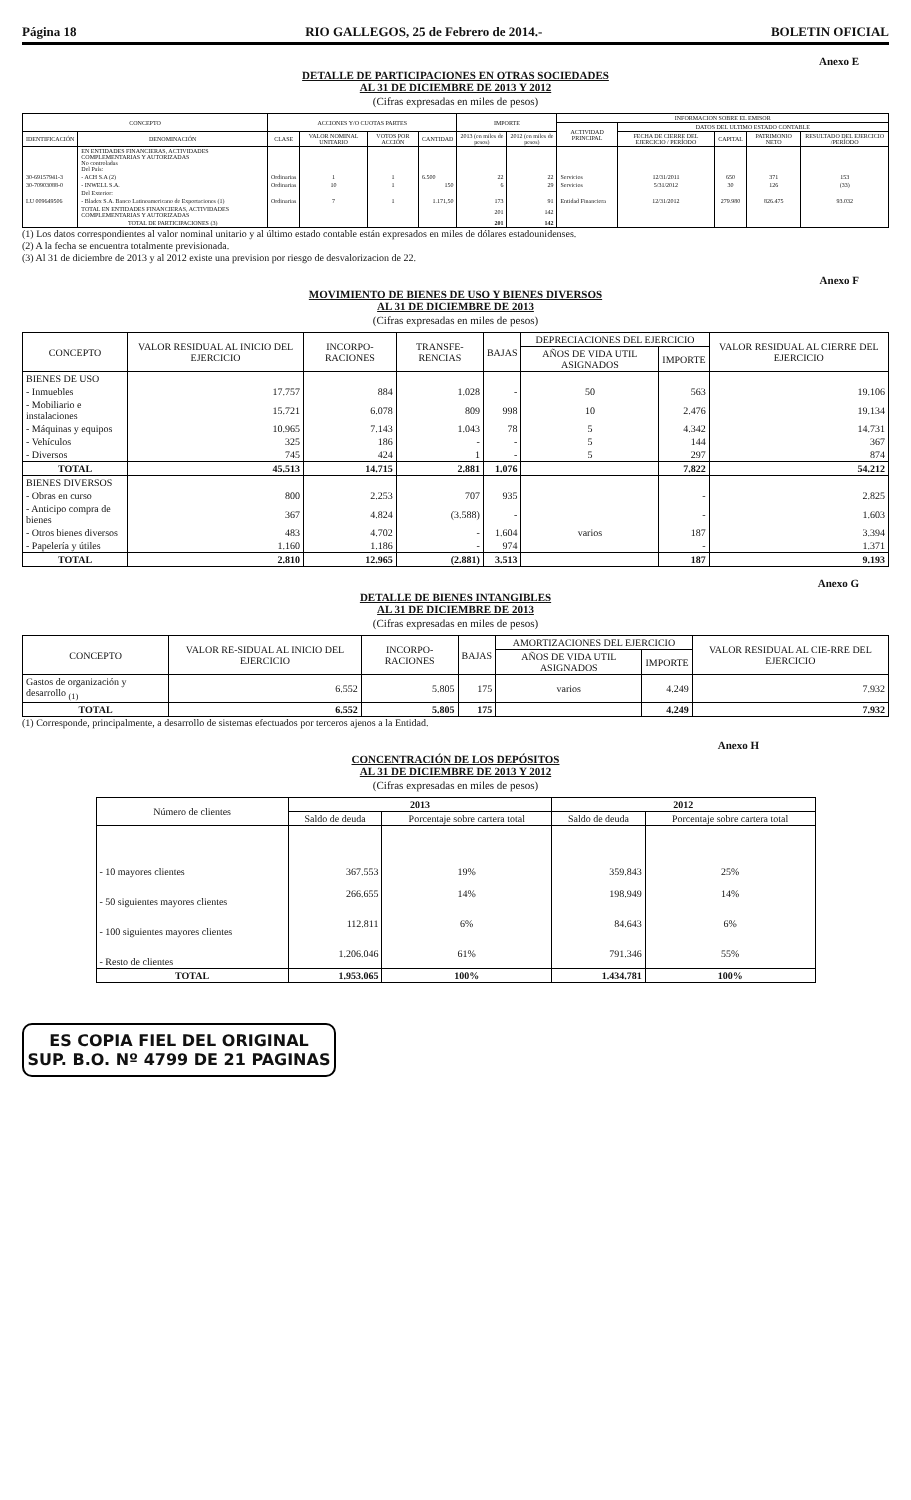Página 18 RIO GALLEGOS, 25 de Febrero de 2014.- BOLETIN OFICIAL
Anexo E
DETALLE DE PARTICIPACIONES EN OTRAS SOCIEDADES
AL 31 DE DICIEMBRE DE 2013 Y 2012
(Cifras expresadas en miles de pesos)
| CONCEPTO | | ACCIONES Y/O CUOTAS PARTES | | | | IMPORTE | | INFORMACION SOBRE EL EMISOR | | | | |
| --- | --- | --- | --- | --- | --- | --- | --- | --- | --- | --- | --- | --- |
| | | | | | | | | ACTIVIDAD PRINCIPAL | DATOS DEL ULTIMO ESTADO CONTABLE | | | |
| IDENTIFICACIÓN | DENOMINACIÓN | CLASE | VALOR NOMINAL UNITARIO | VOTOS POR ACCIÓN | CANTIDAD | 2013 (en miles de pesos) | 2012 (en miles de pesos) | | FECHA DE CIERRE DEL EJERCICIO / PERÍODO | CAPITAL | PATRIMONIO NETO | RESULTADO DEL EJERCICIO /PERÍODO |
| | EN ENTIDADES FINANCIERAS, ACTIVIDADES COMPLEMENTARIAS Y AUTORIZADAS No controladas Del País: | | | | | | | | | | | |
| 30-69157941-3 | - ACH S.A (2) | Ordinarias | 1 | 1 | 6.500 | 22 | 22 | Servicios | 12/31/2011 | 650 | 371 | 153 |
| 30-70903088-0 | - INWELL S.A. | Ordinarias | 10 | 1 | 150 | 6 | 29 | Servicios | 5/31/2012 | 30 | 126 | (33) |
| | Del Exterior: | | | | | | | | | | | |
| LU 009649506 | - Bladex S.A. Banco Latinoamericano de Exportaciones (1) | Ordinarias | 7 | 1 | 1.171,50 | 173 | 91 | Entidad Financiera | 12/31/2012 | 279.980 | 826.475 | 93.032 |
| | TOTAL EN ENTIDADES FINANCIERAS, ACTIVIDADES COMPLEMENTARIAS Y AUTORIZADAS | | | | | 201 | 142 | | | | | |
| | TOTAL DE PARTICIPACIONES (3) | | | | | 201 | 142 | | | | | |
(1) Los datos correspondientes al valor nominal unitario y al último estado contable están expresados en miles de dólares estadounidenses.
(2) A la fecha se encuentra totalmente previsionada.
(3) Al 31 de diciembre de 2013 y al 2012 existe una prevision por riesgo de desvalorizacion de 22.
Anexo F
MOVIMIENTO DE BIENES DE USO Y BIENES DIVERSOS
AL 31 DE DICIEMBRE DE 2013
(Cifras expresadas en miles de pesos)
| CONCEPTO | VALOR RESIDUAL AL INICIO DEL EJERCICIO | INCORPO-RACIONES | TRANSFE-RENCIAS | BAJAS | DEPRECIACIONES DEL EJERCICIO | | VALOR RESIDUAL AL CIERRE DEL EJERCICIO |
| --- | --- | --- | --- | --- | --- | --- | --- |
| | | | | | AÑOS DE VIDA UTIL ASIGNADOS | IMPORTE | |
| BIENES DE USO | | | | | | | |
| - Inmuebles | 17.757 | 884 | 1.028 | - | 50 | 563 | 19.106 |
| - Mobiliario e instalaciones | 15.721 | 6.078 | 809 | 998 | 10 | 2.476 | 19.134 |
| - Máquinas y equipos | 10.965 | 7.143 | 1.043 | 78 | 5 | 4.342 | 14.731 |
| - Vehículos | 325 | 186 | - | - | 5 | 144 | 367 |
| - Diversos | 745 | 424 | 1 | - | 5 | 297 | 874 |
| TOTAL | 45.513 | 14.715 | 2.881 | 1.076 | | 7.822 | 54.212 |
| BIENES DIVERSOS | | | | | | | |
| - Obras en curso | 800 | 2.253 | 707 | 935 | | - | 2.825 |
| - Anticipo compra de bienes | 367 | 4.824 | (3.588) | - | | - | 1.603 |
| - Otros bienes diversos | 483 | 4.702 | - | 1.604 | varios | 187 | 3.394 |
| - Papelería y útiles | 1.160 | 1.186 | - | 974 | | - | 1.371 |
| TOTAL | 2.810 | 12.965 | (2.881) | 3.513 | | 187 | 9.193 |
Anexo G
DETALLE DE BIENES INTANGIBLES
AL 31 DE DICIEMBRE DE 2013
(Cifras expresadas en miles de pesos)
| CONCEPTO | VALOR RE-SIDUAL AL INICIO DEL EJERCICIO | INCORPO-RACIONES | BAJAS | AMORTIZACIONES DEL EJERCICIO | | VALOR RESIDUAL AL CIE-RRE DEL EJERCICIO |
| --- | --- | --- | --- | --- | --- | --- |
| | | | | AÑOS DE VIDA UTIL ASIGNADOS | IMPORTE | |
| Gastos de organización y desarrollo <sub>(1)</sub> | 6.552 | 5.805 | 175 | varios | 4.249 | 7.932 |
| TOTAL | 6.552 | 5.805 | 175 | | 4.249 | 7.932 |
(1) Corresponde, principalmente, a desarrollo de sistemas efectuados por terceros ajenos a la Entidad.
Anexo H
CONCENTRACIÓN DE LOS DEPÓSITOS
AL 31 DE DICIEMBRE DE 2013 Y 2012
(Cifras expresadas en miles de pesos)
| Número de clientes | 2013 | | 2012 | |
| --- | --- | --- | --- | --- |
| | Saldo de deuda | Porcentaje sobre cartera total | Saldo de deuda | Porcentaje sobre cartera total |
| - 10 mayores clientes | 367.553 | 19% | 359.843 | 25% |
| - 50 siguientes mayores clientes | 266.655 | 14% | 198.949 | 14% |
| - 100 siguientes mayores clientes | 112.811 | 6% | 84.643 | 6% |
| - Resto de clientes | 1.206.046 | 61% | 791.346 | 55% |
| TOTAL | 1.953.065 | 100% | 1.434.781 | 100% |
ES COPIA FIEL DEL ORIGINAL
SUP. B.O. Nº 4799 DE 21 PAGINAS